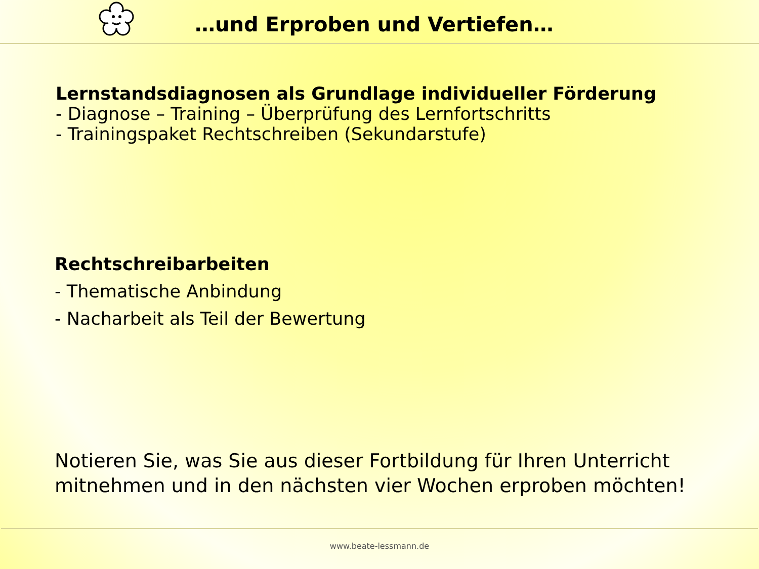…und Erproben und Vertiefen…
Lernstandsdiagnosen als Grundlage individueller Förderung
- Diagnose – Training – Überprüfung des Lernfortschritts
- Trainingspaket Rechtschreiben (Sekundarstufe)
Rechtschreibarbeiten
- Thematische Anbindung
- Nacharbeit als Teil der Bewertung
Notieren Sie, was Sie aus dieser Fortbildung für Ihren Unterricht mitnehmen und in den nächsten vier Wochen erproben möchten!
www.beate-lessmann.de